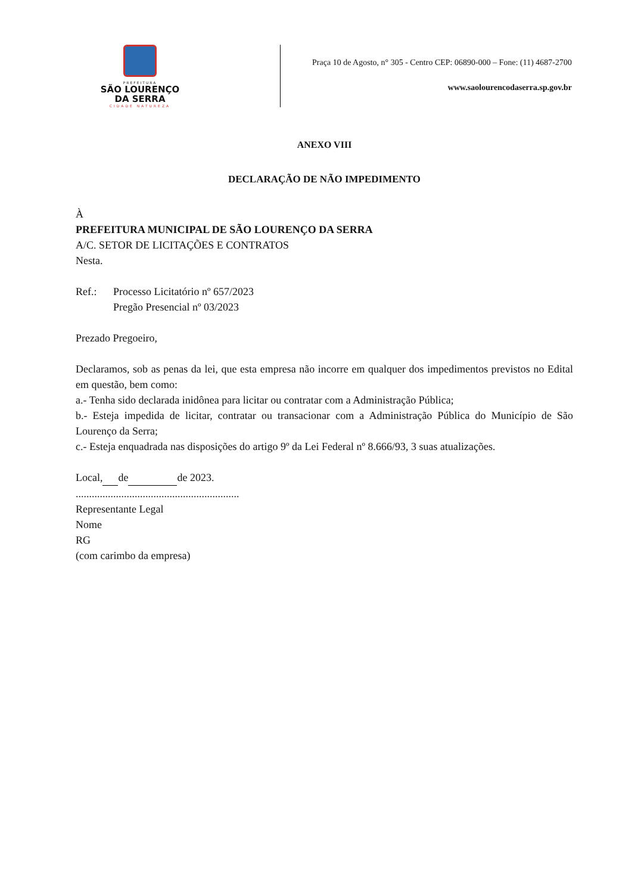PREFEITURA
SÃO LOURENÇO
DA SERRA
CIDADE NATUREZA
Praça 10 de Agosto, n° 305 - Centro CEP: 06890-000 – Fone: (11) 4687-2700
www.saolourencodaserra.sp.gov.br
ANEXO VIII
DECLARAÇÃO DE NÃO IMPEDIMENTO
À
PREFEITURA MUNICIPAL DE SÃO LOURENÇO DA SERRA
A/C. SETOR DE LICITAÇÕES E CONTRATOS
Nesta.
Ref.: Processo Licitatório nº 657/2023
Pregão Presencial nº 03/2023
Prezado Pregoeiro,
Declaramos, sob as penas da lei, que esta empresa não incorre em qualquer dos impedimentos previstos no Edital em questão, bem como:
a.- Tenha sido declarada inidônea para licitar ou contratar com a Administração Pública;
b.- Esteja impedida de licitar, contratar ou transacionar com a Administração Pública do Município de São Lourenço da Serra;
c.- Esteja enquadrada nas disposições do artigo 9º da Lei Federal nº 8.666/93, 3 suas atualizações.
Local, de de 2023.
.............................................................
Representante Legal
Nome
RG
(com carimbo da empresa)